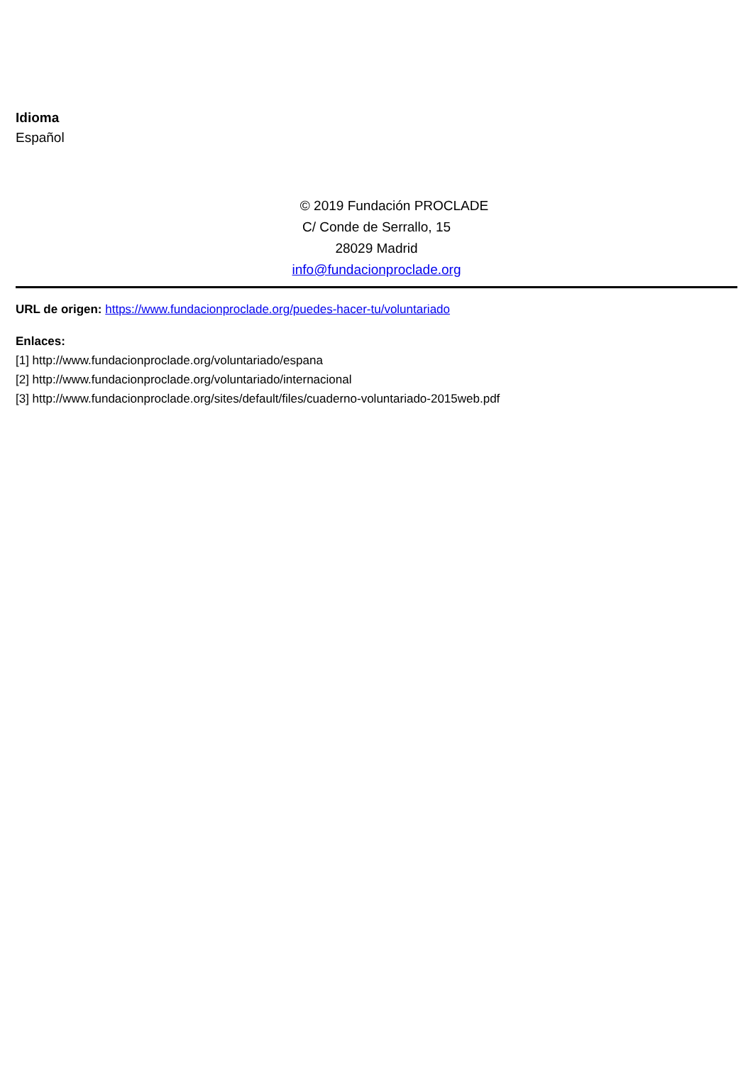Idioma
Español
© 2019 Fundación PROCLADE
C/ Conde de Serrallo, 15
28029 Madrid
info@fundacionproclade.org
URL de origen: https://www.fundacionproclade.org/puedes-hacer-tu/voluntariado
Enlaces:
[1] http://www.fundacionproclade.org/voluntariado/espana
[2] http://www.fundacionproclade.org/voluntariado/internacional
[3] http://www.fundacionproclade.org/sites/default/files/cuaderno-voluntariado-2015web.pdf